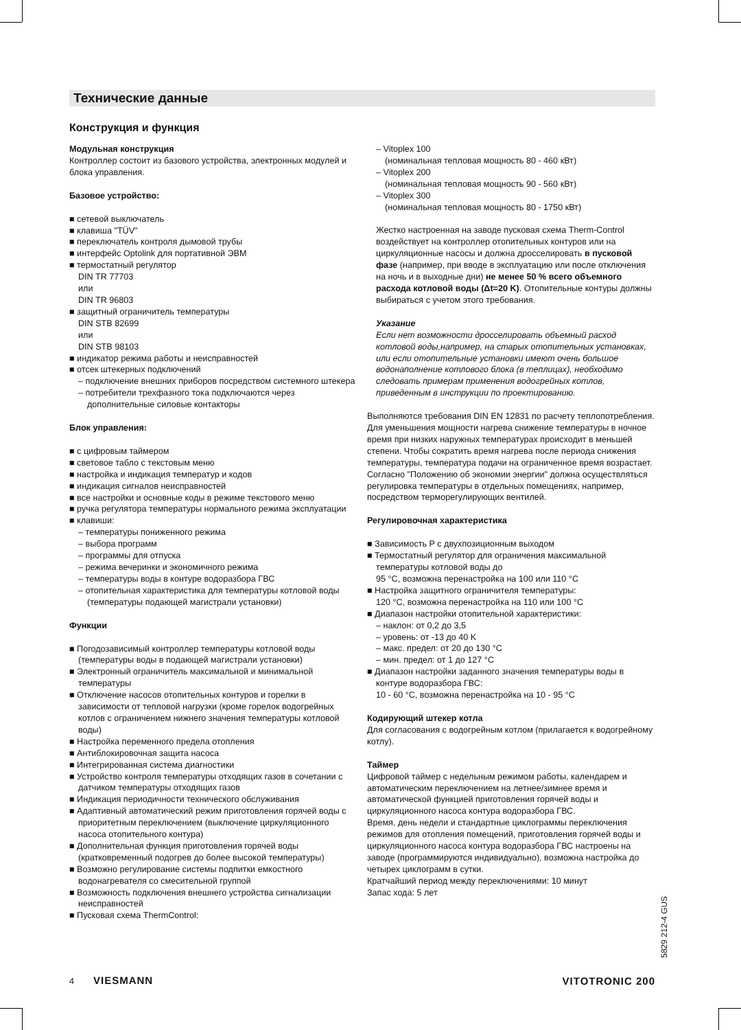Технические данные
Конструкция и функция
Модульная конструкция
Контроллер состоит из базового устройства, электронных модулей и блока управления.
Базовое устройство:
■ сетевой выключатель
■ клавиша "TÜV"
■ переключатель контроля дымовой трубы
■ интерфейс Optolink для портативной ЭВМ
■ термостатный регулятор
DIN TR 77703
или
DIN TR 96803
■ защитный ограничитель температуры
DIN STB 82699
или
DIN STB 98103
■ индикатор режима работы и неисправностей
■ отсек штекерных подключений
– подключение внешних приборов посредством системного штекера
– потребители трехфазного тока подключаются через дополнительные силовые контакторы
Блок управления:
■ с цифровым таймером
■ световое табло с текстовым меню
■ настройка и индикация температур и кодов
■ индикация сигналов неисправностей
■ все настройки и основные коды в режиме текстового меню
■ ручка регулятора температуры нормального режима эксплуатации
■ клавиши:
– температуры пониженного режима
– выбора программ
– программы для отпуска
– режима вечеринки и экономичного режима
– температуры воды в контуре водоразбора ГВС
– отопительная характеристика для температуры котловой воды (температуры подающей магистрали установки)
Функции
■ Погодозависимый контроллер температуры котловой воды (температуры воды в подающей магистрали установки)
■ Электронный ограничитель максимальной и минимальной температуры
■ Отключение насосов отопительных контуров и горелки в зависимости от тепловой нагрузки (кроме горелок водогрейных котлов с ограничением нижнего значения температуры котловой воды)
■ Настройка переменного предела отопления
■ Антиблокировочная защита насоса
■ Интегрированная система диагностики
■ Устройство контроля температуры отходящих газов в сочетании с датчиком температуры отходящих газов
■ Индикация периодичности технического обслуживания
■ Адаптивный автоматический режим приготовления горячей воды с приоритетным переключением (выключение циркуляционного насоса отопительного контура)
■ Дополнительная функция приготовления горячей воды (кратковременный подогрев до более высокой температуры)
■ Возможно регулирование системы подпитки емкостного водонагревателя со смесительной группой
■ Возможность подключения внешнего устройства сигнализации неисправностей
■ Пусковая схема ThermControl:
– Vitoplex 100
(номинальная тепловая мощность 80 - 460 кВт)
– Vitoplex 200
(номинальная тепловая мощность 90 - 560 кВт)
– Vitoplex 300
(номинальная тепловая мощность 80 - 1750 кВт)
Жестко настроенная на заводе пусковая схема Therm-Control воздействует на контроллер отопительных контуров или на циркуляционные насосы и должна дросселировать в пусковой фазе (например, при вводе в эксплуатацию или после отключения на ночь и в выходные дни) не менее 50 % всего объемного расхода котловой воды (Δt=20 K). Отопительные контуры должны выбираться с учетом этого требования.
Указание
Если нет возможности дросселировать объемный расход котловой воды,например, на старых отопительных установках, или если отопительные установки имеют очень большое водонаполнение котлового блока (в теплицах), необходимо следовать примерам применения водогрейных котлов, приведенным в инструкции по проектированию.
Выполняются требования DIN EN 12831 по расчету теплопотребления. Для уменьшения мощности нагрева снижение температуры в ночное время при низких наружных температурах происходит в меньшей степени. Чтобы сократить время нагрева после периода снижения температуры, температура подачи на ограниченное время возрастает.
Согласно "Положению об экономии энергии" должна осуществляться регулировка температуры в отдельных помещениях, например, посредством терморегулирующих вентилей.
Регулировочная характеристика
■ Зависимость P с двухпозиционным выходом
■ Термостатный регулятор для ограничения максимальной температуры котловой воды до
95 °C, возможна перенастройка на 100 или 110 °C
■ Настройка защитного ограничителя температуры:
120 °C, возможна перенастройка на 110 или 100 °C
■ Диапазон настройки отопительной характеристики:
– наклон: от 0,2 до 3,5
– уровень: от -13 до 40 K
– макс. предел: от 20 до 130 °C
– мин. предел: от 1 до 127 °C
■ Диапазон настройки заданного значения температуры воды в контуре водоразбора ГВС:
10 - 60 °C, возможна перенастройка на 10 - 95 °C
Кодирующий штекер котла
Для согласования с водогрейным котлом (прилагается к водогрейному котлу).
Таймер
Цифровой таймер с недельным режимом работы, календарем и автоматическим переключением на летнее/зимнее время и автоматической функцией приготовления горячей воды и циркуляционного насоса контура водоразбора ГВС.
Время, день недели и стандартные циклограммы переключения режимов для отопления помещений, приготовления горячей воды и циркуляционного насоса контура водоразбора ГВС настроены на заводе (программируются индивидуально), возможна настройка до четырех циклограмм в сутки.
Кратчайший период между переключениями: 10 минут
Запас хода: 5 лет
5829 212-4 GUS
4 VIESMANN VITOTRONIC 200